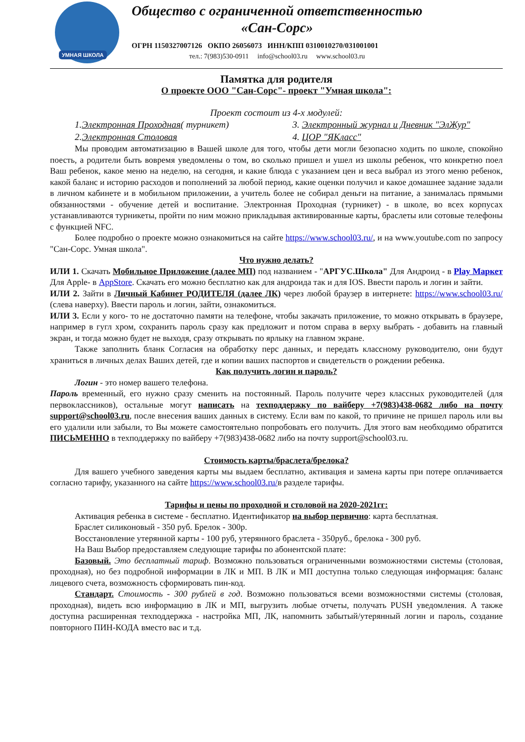УМНАЯ ШКОЛА
Общество с ограниченной ответственностью
«Сан-Сорс»
ОГРН 1150327007126 ОКПО 26056073 ИНН/КПП 0310010270/031001001
тел.: 7(983)530-0911 info@school03.ru www.school03.ru
Памятка для родителя
О проекте ООО "Сан-Сорс"- проект "Умная школа":
Проект состоит из 4-х модулей:
1.Электронная Проходная( турникет)
3. Электронный журнал и Дневник "ЭлЖур"
2.Электронная Столовая
4. ЦОР "ЯКласс"
Мы проводим автоматизацию в Вашей школе для того, чтобы дети могли безопасно ходить по школе, спокойно поесть, а родители быть вовремя уведомлены о том, во сколько пришел и ушел из школы ребенок, что конкретно поел Ваш ребенок, какое меню на неделю, на сегодня, и какие блюда с указанием цен и веса выбрал из этого меню ребенок, какой баланс и историю расходов и пополнений за любой период, какие оценки получил и какое домашнее задание задали в личном кабинете и в мобильном приложении, а учитель более не собирал деньги на питание, а занималась прямыми обязанностями - обучение детей и воспитание. Электронная Проходная (турникет) - в школе, во всех корпусах устанавливаются турникеты, пройти по ним можно прикладывая активированные карты, браслеты или сотовые телефоны с функцией NFC.
Более подробно о проекте можно ознакомиться на сайте https://www.school03.ru/, и на www.youtube.com по запросу "Сан-Сорс. Умная школа".
Что нужно делать?
ИЛИ 1. Скачать Мобильное Приложение (далее МП) под названием - "АРГУС.Школа" Для Андроид - в Play Маркет Для Apple- в AppStore. Скачать его можно бесплатно как для андроида так и для IOS. Ввести пароль и логин и зайти.
ИЛИ 2. Зайти в Личный Кабинет РОДИТЕЛЯ (далее ЛК) через любой браузер в интернете: https://www.school03.ru/ (слева наверху). Ввести пароль и логин, зайти, ознакомиться.
ИЛИ 3. Если у кого- то не достаточно памяти на телефоне, чтобы закачать приложение, то можно открывать в браузере, например в гугл хром, сохранить пароль сразу как предложит и потом справа в верху выбрать - добавить на главный экран, и тогда можно будет не выходя, сразу открывать по ярлыку на главном экране.
Также заполнить бланк Согласия на обработку перс данных, и передать классному руководителю, они будут храниться в личных делах Ваших детей, где и копии ваших паспортов и свидетельств о рождении ребенка.
Как получить логин и пароль?
Логин - это номер вашего телефона.
Пароль временный, его нужно сразу сменить на постоянный. Пароль получите через классных руководителей (для первоклассников), остальные могут написать на техподдержку по вайберу +7(983)438-0682 либо на почту support@school03.ru, после внесения ваших данных в систему. Если вам по какой, то причине не пришел пароль или вы его удалили или забыли, то Вы можете самостоятельно попробовать его получить. Для этого вам необходимо обратится ПИСЬМЕННО в техподдержку по вайберу +7(983)438-0682 либо на почту support@school03.ru.
Стоимость карты/браслета/брелока?
Для вашего учебного заведения карты мы выдаем бесплатно, активация и замена карты при потере оплачивается согласно тарифу, указанного на сайте https://www.school03.ru/в разделе тарифы.
Тарифы и цены по проходной и столовой на 2020-2021гг:
Активация ребенка в системе - бесплатно. Идентификатор на выбор первично: карта бесплатная.
Браслет силиконовый - 350 руб. Брелок - 300р.
Восстановление утерянной карты - 100 руб, утерянного браслета - 350руб., брелока - 300 руб.
На Ваш Выбор предоставляем следующие тарифы по абонентской плате:
Базовый. Это бесплатный тариф. Возможно пользоваться ограниченными возможностями системы (столовая, проходная), но без подробной информации в ЛК и МП. В ЛК и МП доступна только следующая информация: баланс лицевого счета, возможность сформировать пин-код.
Стандарт. Стоимость - 300 рублей в год. Возможно пользоваться всеми возможностями системы (столовая, проходная), видеть всю информацию в ЛК и МП, выгрузить любые отчеты, получать PUSH уведомления. А также доступна расширенная техподдержка - настройка МП, ЛК, напомнить забытый/утерянный логин и пароль, создание повторного ПИН-КОДА вместо вас и т.д.